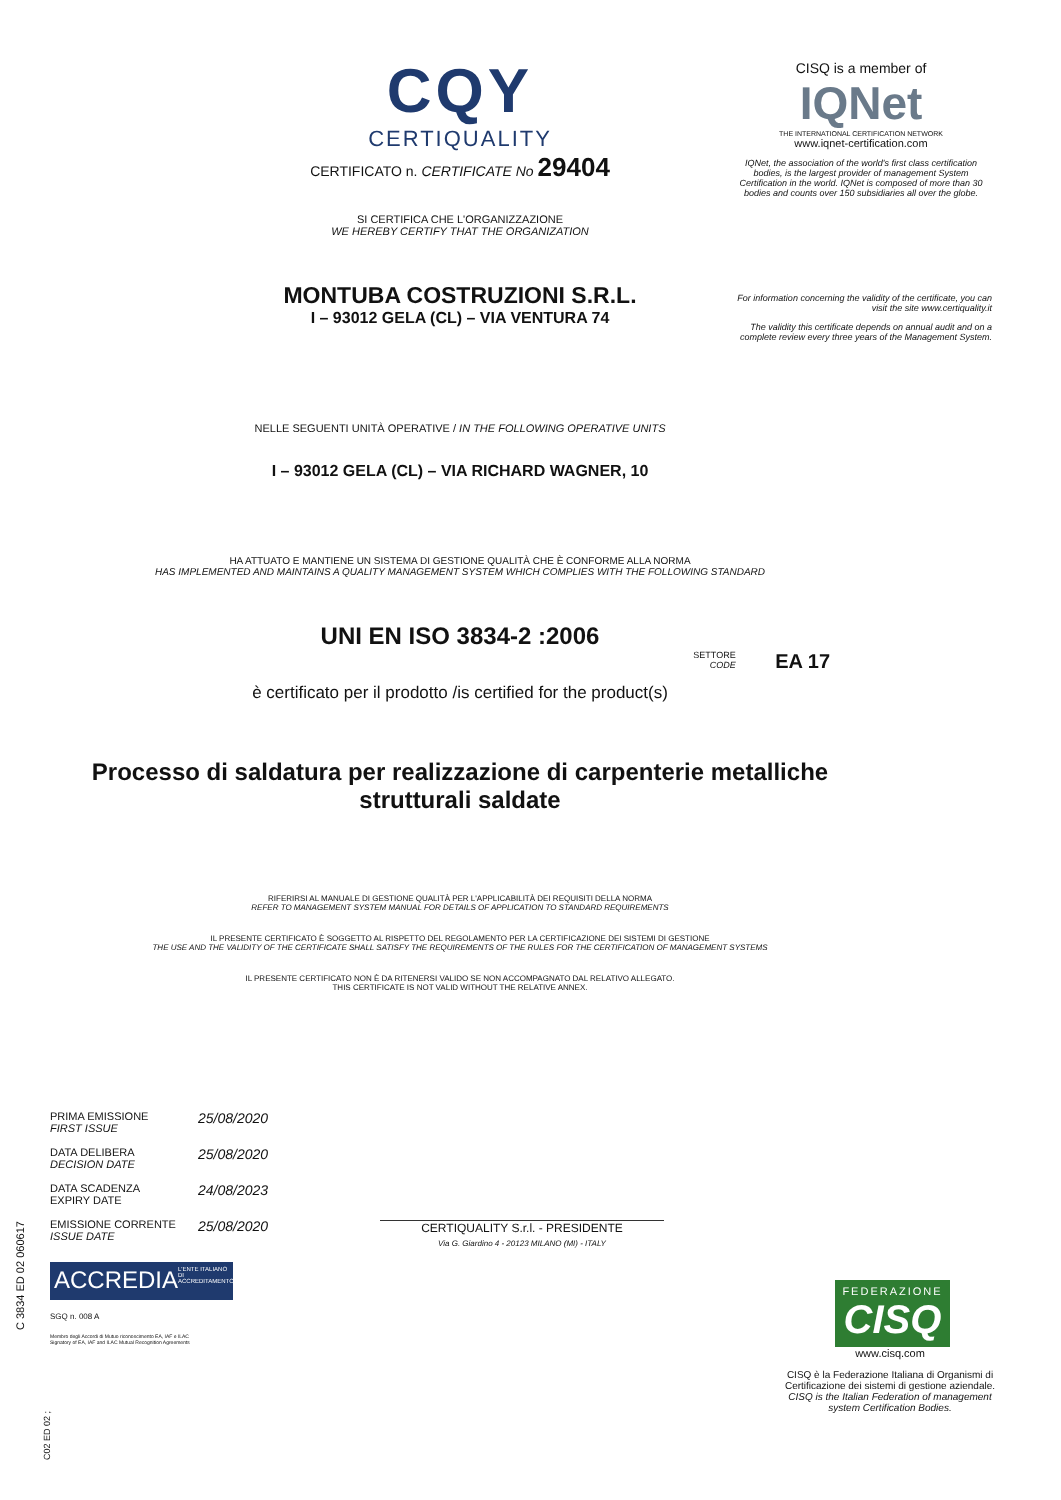CQY
CERTIQUALITY
CERTIFICATO n. CERTIFICATE No 29404
SI CERTIFICA CHE L'ORGANIZZAZIONE
WE HEREBY CERTIFY THAT THE ORGANIZATION
MONTUBA COSTRUZIONI S.R.L.
I – 93012 GELA (CL) – VIA VENTURA 74
NELLE SEGUENTI UNITÀ OPERATIVE / IN THE FOLLOWING OPERATIVE UNITS
I – 93012 GELA (CL) – VIA RICHARD WAGNER, 10
HA ATTUATO E MANTIENE UN SISTEMA DI GESTIONE QUALITÀ CHE È CONFORME ALLA NORMA
HAS IMPLEMENTED AND MAINTAINS A QUALITY MANAGEMENT SYSTEM WHICH COMPLIES WITH THE FOLLOWING STANDARD
UNI EN ISO 3834-2 :2006
SETTORE
CODE EA 17
è certificato per il prodotto /is certified for the product(s)
Processo di saldatura per realizzazione di carpenterie metalliche
strutturali saldate
RIFERIRSI AL MANUALE DI GESTIONE QUALITÀ PER L'APPLICABILITÀ DEI REQUISITI DELLA NORMA
REFER TO MANAGEMENT SYSTEM MANUAL FOR DETAILS OF APPLICATION TO STANDARD REQUIREMENTS
IL PRESENTE CERTIFICATO È SOGGETTO AL RISPETTO DEL REGOLAMENTO PER LA CERTIFICAZIONE DEI SISTEMI DI GESTIONE
THE USE AND THE VALIDITY OF THE CERTIFICATE SHALL SATISFY THE REQUIREMENTS OF THE RULES FOR THE CERTIFICATION OF MANAGEMENT SYSTEMS
IL PRESENTE CERTIFICATO NON È DA RITENERSI VALIDO SE NON ACCOMPAGNATO DAL RELATIVO ALLEGATO.
THIS CERTIFICATE IS NOT VALID WITHOUT THE RELATIVE ANNEX.
CISQ is a member of
IQNet
THE INTERNATIONAL CERTIFICATION NETWORK
www.iqnet-certification.com
IQNet, the association of the world's first class certification bodies, is the largest provider of management System Certification in the world. IQNet is composed of more than 30 bodies and counts over 150 subsidiaries all over the globe.
For information concerning the validity of the certificate, you can visit the site www.certiquality.it
The validity this certificate depends on annual audit and on a complete review every three years of the Management System.
PRIMA EMISSIONE
FIRST ISSUE 25/08/2020
DATA DELIBERA
DECISION DATE 25/08/2020
DATA SCADENZA
EXPIRY DATE 24/08/2023
EMISSIONE CORRENTE
ISSUE DATE 25/08/2020
ACCREDIA
L'ENTE ITALIANO DI ACCREDITAMENTO
SGQ n. 008 A
Membro degli Accordi di Mutuo riconoscimento EA, IAF e ILAC
Signatory of EA, IAF and ILAC Mutual Recognition Agreements
C 3834 ED 02 060617
CERTIQUALITY S.r.l. - PRESIDENTE
Via G. Giardino 4 - 20123 MILANO (MI) - ITALY
C02 ED 02 ;
FEDERAZIONE
CISQ
www.cisq.com
CISQ è la Federazione Italiana di Organismi di Certificazione dei sistemi di gestione aziendale.
CISQ is the Italian Federation of management system Certification Bodies.